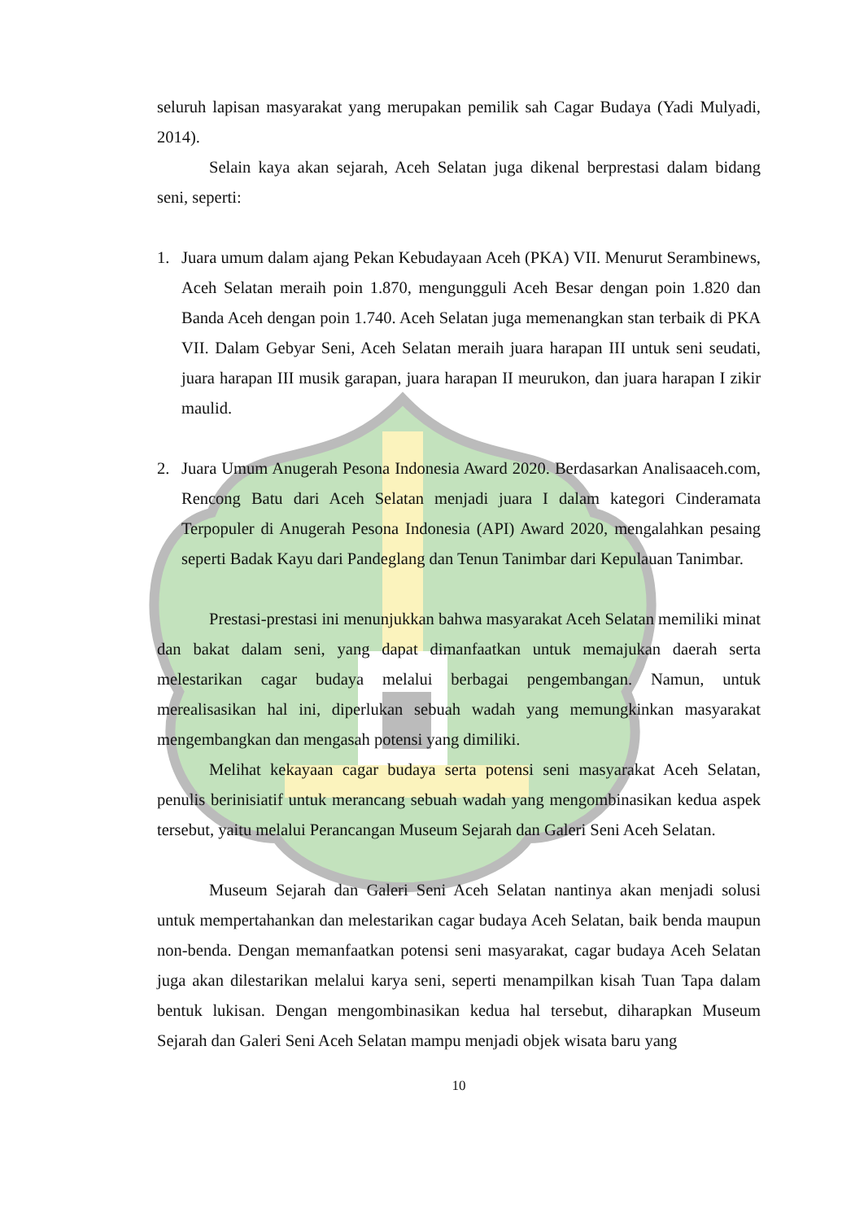seluruh lapisan masyarakat yang merupakan pemilik sah Cagar Budaya (Yadi Mulyadi, 2014).
Selain kaya akan sejarah, Aceh Selatan juga dikenal berprestasi dalam bidang seni, seperti:
1. Juara umum dalam ajang Pekan Kebudayaan Aceh (PKA) VII. Menurut Serambinews, Aceh Selatan meraih poin 1.870, mengungguli Aceh Besar dengan poin 1.820 dan Banda Aceh dengan poin 1.740. Aceh Selatan juga memenangkan stan terbaik di PKA VII. Dalam Gebyar Seni, Aceh Selatan meraih juara harapan III untuk seni seudati, juara harapan III musik garapan, juara harapan II meurukon, dan juara harapan I zikir maulid.
2. Juara Umum Anugerah Pesona Indonesia Award 2020. Berdasarkan Analisaaceh.com, Rencong Batu dari Aceh Selatan menjadi juara I dalam kategori Cinderamata Terpopuler di Anugerah Pesona Indonesia (API) Award 2020, mengalahkan pesaing seperti Badak Kayu dari Pandeglang dan Tenun Tanimbar dari Kepulauan Tanimbar.
Prestasi-prestasi ini menunjukkan bahwa masyarakat Aceh Selatan memiliki minat dan bakat dalam seni, yang dapat dimanfaatkan untuk memajukan daerah serta melestarikan cagar budaya melalui berbagai pengembangan. Namun, untuk merealisasikan hal ini, diperlukan sebuah wadah yang memungkinkan masyarakat mengembangkan dan mengasah potensi yang dimiliki.
Melihat kekayaan cagar budaya serta potensi seni masyarakat Aceh Selatan, penulis berinisiatif untuk merancang sebuah wadah yang mengombinasikan kedua aspek tersebut, yaitu melalui Perancangan Museum Sejarah dan Galeri Seni Aceh Selatan.
Museum Sejarah dan Galeri Seni Aceh Selatan nantinya akan menjadi solusi untuk mempertahankan dan melestarikan cagar budaya Aceh Selatan, baik benda maupun non-benda. Dengan memanfaatkan potensi seni masyarakat, cagar budaya Aceh Selatan juga akan dilestarikan melalui karya seni, seperti menampilkan kisah Tuan Tapa dalam bentuk lukisan. Dengan mengombinasikan kedua hal tersebut, diharapkan Museum Sejarah dan Galeri Seni Aceh Selatan mampu menjadi objek wisata baru yang
10